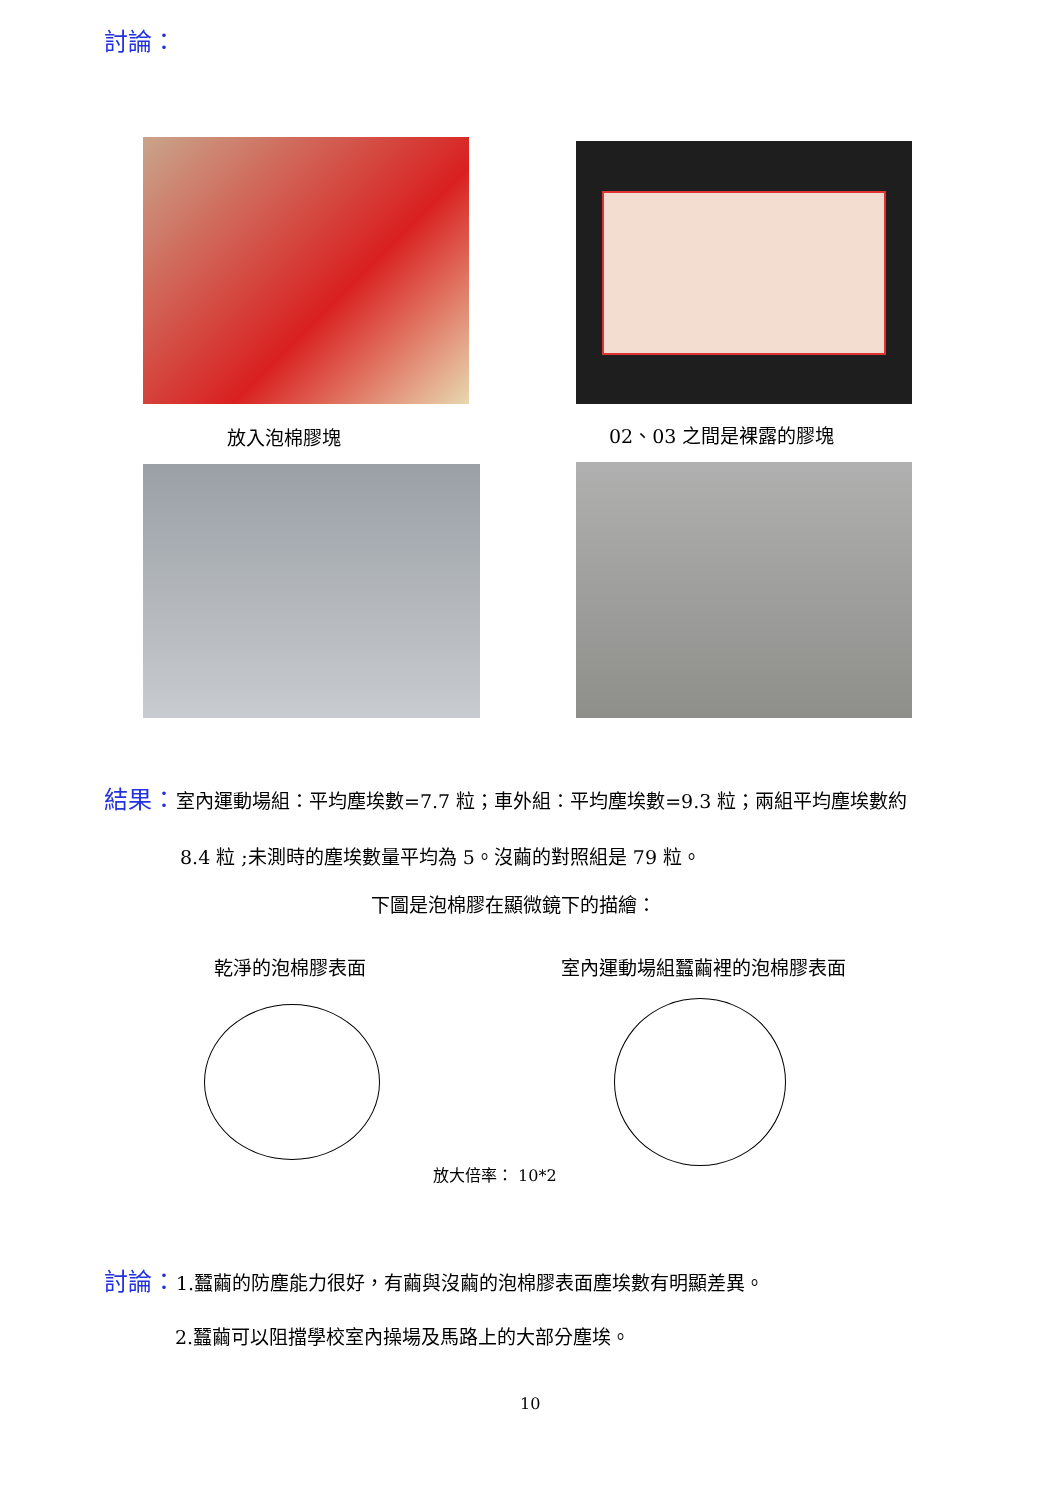討論：
放入泡棉膠塊 02、03 之間是裸露的膠塊
結果：室內運動場組：平均塵埃數=7.7 粒；車外組：平均塵埃數=9.3 粒；兩組平均塵埃數約
8.4 粒 ;未測時的塵埃數量平均為 5。沒繭的對照組是 79 粒。
下圖是泡棉膠在顯微鏡下的描繪：
乾淨的泡棉膠表面 室內運動場組蠶繭裡的泡棉膠表面
放大倍率： 10*2
討論：1.蠶繭的防塵能力很好，有繭與沒繭的泡棉膠表面塵埃數有明顯差異。
2.蠶繭可以阻擋學校室內操場及馬路上的大部分塵埃。
10